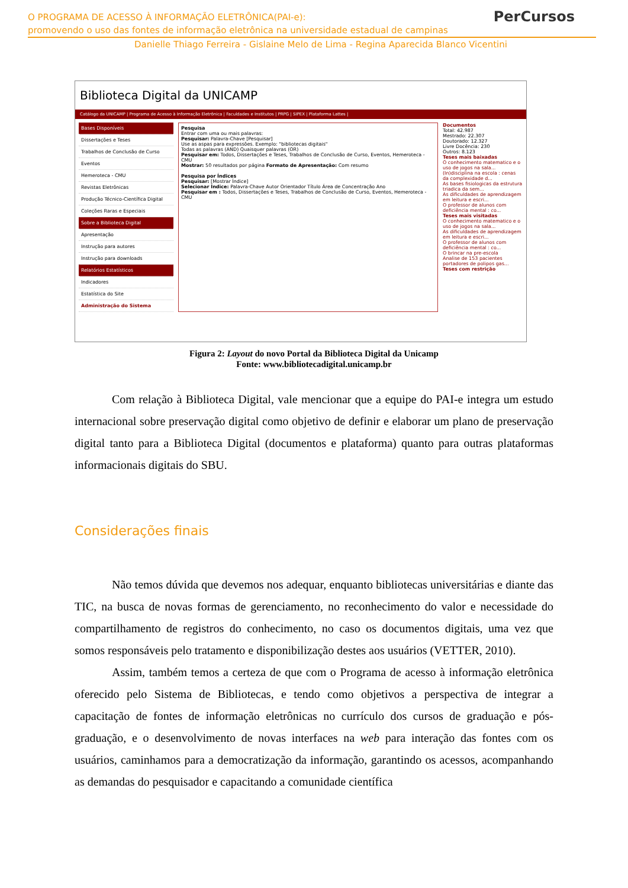O PROGRAMA DE ACESSO À INFORMAÇÃO ELETRÔNICA(PAI-e):
promovendo o uso das fontes de informação eletrônica na universidade estadual de campinas
Danielle Thiago Ferreira - Gislaine Melo de Lima - Regina Aparecida Blanco Vicentini
PerCursos
Biblioteca Digital da UNICAMP
Catálogo da UNICAMP | Programa de Acesso à Informação Eletrônica | Faculdades e Institutos | PRPG | SIPEX | Plataforma Lattes |
Bases Disponíveis
Dissertações e Teses
Trabalhos de Conclusão de Curso
Eventos
Hemeroteca - CMU
Revistas Eletrônicas
Produção Técnico-Científica Digital
Coleções Raras e Especiais
Sobre a Biblioteca Digital
Apresentação
Instrução para autores
Instrução para downloads
Relatórios Estatísticos
Indicadores
Estatística do Site
Administração do Sistema
Pesquisa
Entrar com uma ou mais palavras:
Pesquisar: Palavra-Chave [Pesquisar]
Use as aspas para expressões. Exemplo: "bibliotecas digitais"
Todas as palavras (AND) Quaisquer palavras (OR)
Pesquisar em: Todos, Dissertações e Teses, Trabalhos de Conclusão de Curso, Eventos, Hemeroteca - CMU
Mostrar: 50 resultados por página Formato de Apresentação: Com resumo
Pesquisa por Índices
Pesquisar: [Mostrar Índice]
Selecionar Índice: Palavra-Chave Autor Orientador Título Área de Concentração Ano
Pesquisar em : Todos, Dissertações e Teses, Trabalhos de Conclusão de Curso, Eventos, Hemeroteca - CMU
Documentos
Total: 42.987
Mestrado: 22.307
Doutorado: 12.327
Livre Docência: 230
Outros: 8.123
Teses mais baixadas
O conhecimento matematico e o uso de jogos na sala...
(In)disciplina na escola : cenas da complexidade d...
As bases fisiologicas da estrutura triadica da sem...
As dificuldades de aprendizagem em leitura e escri...
O professor de alunos com deficiência mental : co...
Teses mais visitadas
O conhecimento matematico e o uso de jogos na sala...
As dificuldades de aprendizagem em leitura e escri...
O professor de alunos com deficiência mental : co...
O brincar na pre-escola
Analise de 153 pacientes portadores de polipos gas...
Teses com restrição
Figura 2: Layout do novo Portal da Biblioteca Digital da Unicamp
Fonte: www.bibliotecadigital.unicamp.br
Com relação à Biblioteca Digital, vale mencionar que a equipe do PAI-e integra um estudo internacional sobre preservação digital como objetivo de definir e elaborar um plano de preservação digital tanto para a Biblioteca Digital (documentos e plataforma) quanto para outras plataformas informacionais digitais do SBU.
Considerações finais
Não temos dúvida que devemos nos adequar, enquanto bibliotecas universitárias e diante das TIC, na busca de novas formas de gerenciamento, no reconhecimento do valor e necessidade do compartilhamento de registros do conhecimento, no caso os documentos digitais, uma vez que somos responsáveis pelo tratamento e disponibilização destes aos usuários (VETTER, 2010).
Assim, também temos a certeza de que com o Programa de acesso à informação eletrônica oferecido pelo Sistema de Bibliotecas, e tendo como objetivos a perspectiva de integrar a capacitação de fontes de informação eletrônicas no currículo dos cursos de graduação e pós-graduação, e o desenvolvimento de novas interfaces na web para interação das fontes com os usuários, caminhamos para a democratização da informação, garantindo os acessos, acompanhando as demandas do pesquisador e capacitando a comunidade científica